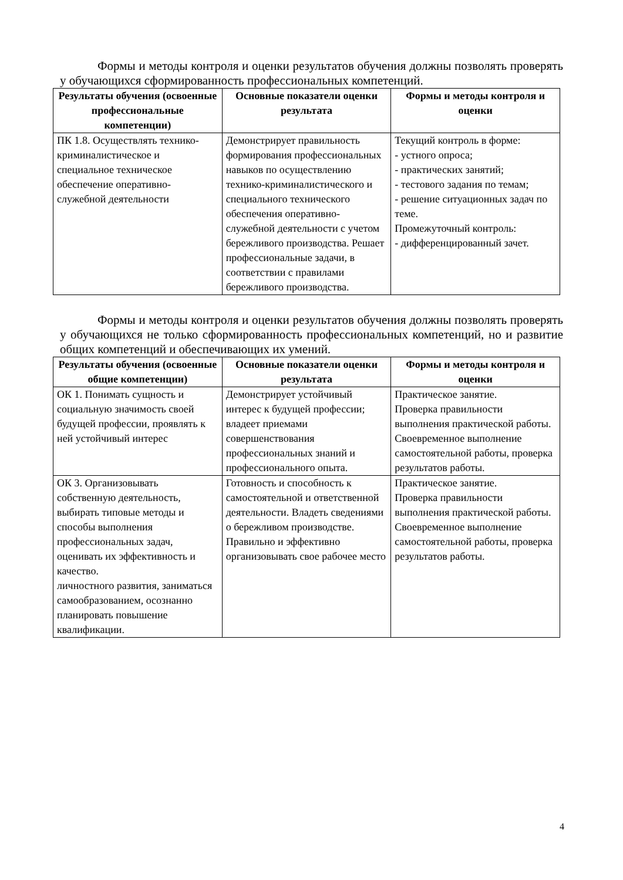Формы и методы контроля и оценки результатов обучения должны позволять проверять у обучающихся сформированность профессиональных компетенций.
| Результаты обучения (освоенные профессиональные компетенции) | Основные показатели оценки результата | Формы и методы контроля и оценки |
| --- | --- | --- |
| ПК 1.8. Осуществлять технико-криминалистическое и специальное техническое обеспечение оперативно-служебной деятельности | Демонстрирует правильность формирования профессиональных навыков по осуществлению технико-криминалистического и специального технического обеспечения оперативно-служебной деятельности с учетом бережливого производства. Решает профессиональные задачи, в соответствии с правилами бережливого производства. | Текущий контроль в форме: - устного опроса; - практических занятий; - тестового задания по темам; - решение ситуационных задач по теме. Промежуточный контроль: - дифференцированный зачет. |
Формы и методы контроля и оценки результатов обучения должны позволять проверять у обучающихся не только сформированность профессиональных компетенций, но и развитие общих компетенций и обеспечивающих их умений.
| Результаты обучения (освоенные общие компетенции) | Основные показатели оценки результата | Формы и методы контроля и оценки |
| --- | --- | --- |
| ОК 1. Понимать сущность и социальную значимость своей будущей профессии, проявлять к ней устойчивый интерес | Демонстрирует устойчивый интерес к будущей профессии; владеет приемами совершенствования профессиональных знаний и профессионального опыта. | Практическое занятие. Проверка правильности выполнения практической работы. Своевременное выполнение самостоятельной работы, проверка результатов работы. |
| ОК 3. Организовывать собственную деятельность, выбирать типовые методы и способы выполнения профессиональных задач, оценивать их эффективность и качество. личностного развития, заниматься самообразованием, осознанно планировать повышение квалификации. | Готовность и способность к самостоятельной и ответственной деятельности. Владеть сведениями о бережливом производстве. Правильно и эффективно организовывать свое рабочее место | Практическое занятие. Проверка правильности выполнения практической работы. Своевременное выполнение самостоятельной работы, проверка результатов работы. |
4